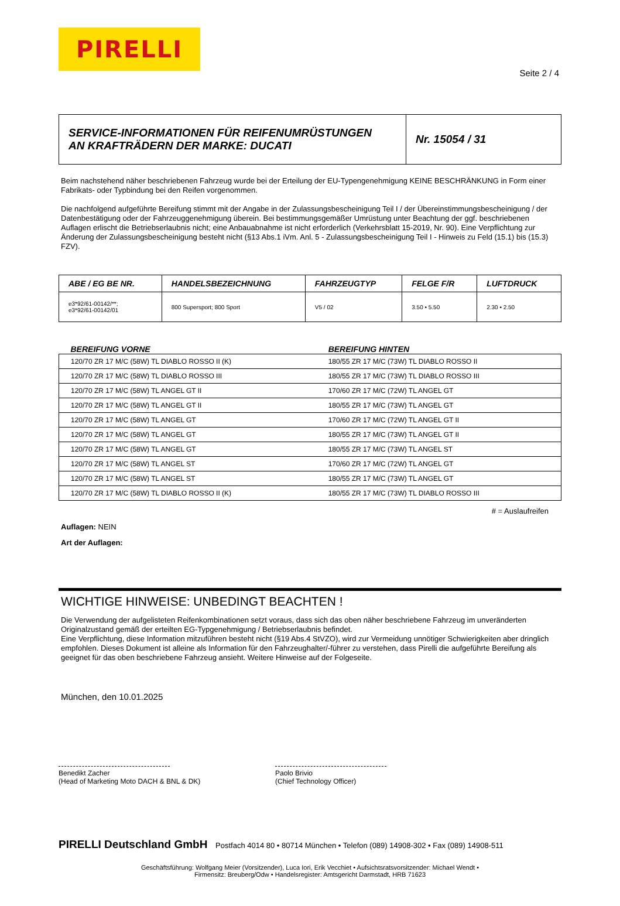PIRELLI
Seite 2 / 4
| SERVICE-INFORMATIONEN FÜR REIFENUMRÜSTUNGEN AN KRAFTRÄDERN DER MARKE: DUCATI | Nr. 15054 / 31 |
Beim nachstehend näher beschriebenen Fahrzeug wurde bei der Erteilung der EU-Typengenehmigung KEINE BESCHRÄNKUNG in Form einer Fabrikats- oder Typbindung bei den Reifen vorgenommen.
Die nachfolgend aufgeführte Bereifung stimmt mit der Angabe in der Zulassungsbescheinigung Teil I / der Übereinstimmungsbescheinigung / der Datenbestätigung oder der Fahrzeuggenehmigung überein. Bei bestimmungsgemäßer Umrüstung unter Beachtung der ggf. beschriebenen Auflagen erlischt die Betriebserlaubnis nicht; eine Anbauabnahme ist nicht erforderlich (Verkehrsblatt 15-2019, Nr. 90). Eine Verpflichtung zur Änderung der Zulassungsbescheinigung besteht nicht (§13 Abs.1 iVm. Anl. 5 - Zulassungsbescheinigung Teil I - Hinweis zu Feld (15.1) bis (15.3) FZV).
| ABE / EG BE NR. | HANDELSBEZEICHNUNG | FAHRZEUGTYP | FELGE F/R | LUFTDRUCK |
| --- | --- | --- | --- | --- |
| e3*92/61-00142/**; e3*92/61-00142/01 | 800 Supersport; 800 Sport | V5 / 02 | 3.50 • 5.50 | 2.30 • 2.50 |
| BEREIFUNG VORNE | BEREIFUNG HINTEN |
| --- | --- |
| 120/70 ZR 17 M/C (58W) TL DIABLO ROSSO II (K) | 180/55 ZR 17 M/C (73W) TL DIABLO ROSSO II |
| 120/70 ZR 17 M/C (58W) TL DIABLO ROSSO III | 180/55 ZR 17 M/C (73W) TL DIABLO ROSSO III |
| 120/70 ZR 17 M/C (58W) TL ANGEL GT II | 170/60 ZR 17 M/C (72W) TL ANGEL GT |
| 120/70 ZR 17 M/C (58W) TL ANGEL GT II | 180/55 ZR 17 M/C (73W) TL ANGEL GT |
| 120/70 ZR 17 M/C (58W) TL ANGEL GT | 170/60 ZR 17 M/C (72W) TL ANGEL GT II |
| 120/70 ZR 17 M/C (58W) TL ANGEL GT | 180/55 ZR 17 M/C (73W) TL ANGEL GT II |
| 120/70 ZR 17 M/C (58W) TL ANGEL GT | 180/55 ZR 17 M/C (73W) TL ANGEL ST |
| 120/70 ZR 17 M/C (58W) TL ANGEL ST | 170/60 ZR 17 M/C (72W) TL ANGEL GT |
| 120/70 ZR 17 M/C (58W) TL ANGEL ST | 180/55 ZR 17 M/C (73W) TL ANGEL GT |
| 120/70 ZR 17 M/C (58W) TL DIABLO ROSSO II (K) | 180/55 ZR 17 M/C (73W) TL DIABLO ROSSO III |
# = Auslaufreifen
Auflagen: NEIN
Art der Auflagen:
WICHTIGE HINWEISE: UNBEDINGT BEACHTEN !
Die Verwendung der aufgelisteten Reifenkombinationen setzt voraus, dass sich das oben näher beschriebene Fahrzeug im unveränderten Originalzustand gemäß der erteilten EG-Typgenehmigung / Betriebserlaubnis befindet.
Eine Verpflichtung, diese Information mitzuführen besteht nicht (§19 Abs.4 StVZO), wird zur Vermeidung unnötiger Schwierigkeiten aber dringlich empfohlen. Dieses Dokument ist alleine als Information für den Fahrzeughalter/-führer zu verstehen, dass Pirelli die aufgeführte Bereifung als geeignet für das oben beschriebene Fahrzeug ansieht. Weitere Hinweise auf der Folgeseite.
München, den 10.01.2025
Benedikt Zacher
(Head of Marketing Moto DACH & BNL & DK)
Paolo Brivio
(Chief Technology Officer)
PIRELLI Deutschland GmbH Postfach 4014 80 • 80714 München • Telefon (089) 14908-302 • Fax (089) 14908-511
Geschäftsführung: Wolfgang Meier (Vorsitzender), Luca Iori, Erik Vecchiet • Aufsichtsratsvorsitzender: Michael Wendt •
Firmensitz: Breuberg/Odw • Handelsregister: Amtsgericht Darmstadt, HRB 71623